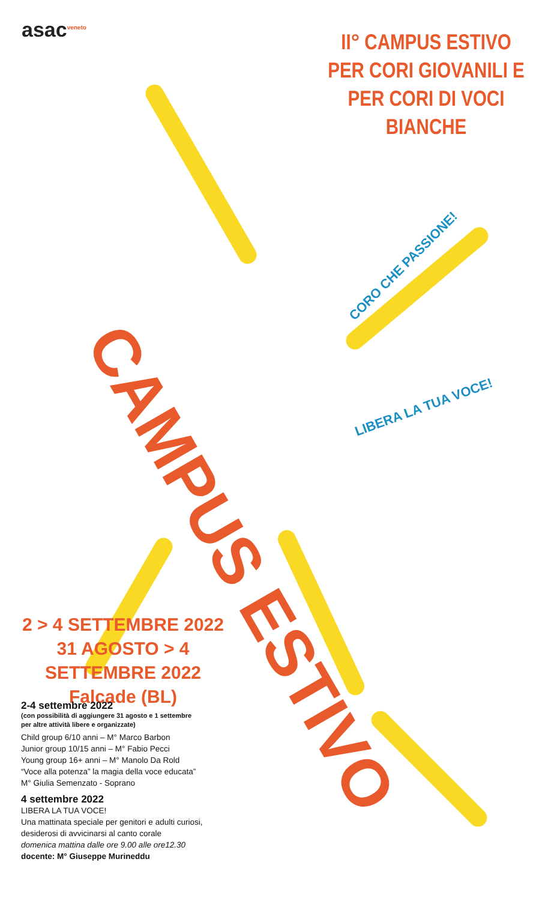asac<sup>veneto</sup>
II° CAMPUS ESTIVO
PER CORI GIOVANILI E
PER CORI DI VOCI BIANCHE
CAMPUS ESTIVO
CORO CHE PASSIONE!
LIBERA LA TUA VOCE!
2 > 4 SETTEMBRE 2022
31 AGOSTO > 4 SETTEMBRE 2022
Falcade (BL)
2-4 settembre 2022
(con possibilità di aggiungere 31 agosto e 1 settembre
per altre attività libere e organizzate)
Child group 6/10 anni – M° Marco Barbon
Junior group 10/15 anni – M° Fabio Pecci
Young group 16+ anni – M° Manolo Da Rold
“Voce alla potenza” la magia della voce educata”
M° Giulia Semenzato - Soprano
4 settembre 2022
LIBERA LA TUA VOCE!
Una mattinata speciale per genitori e adulti curiosi, desiderosi di avvicinarsi al canto corale
domenica mattina dalle ore 9.00 alle ore12.30
docente: M° Giuseppe Murineddu